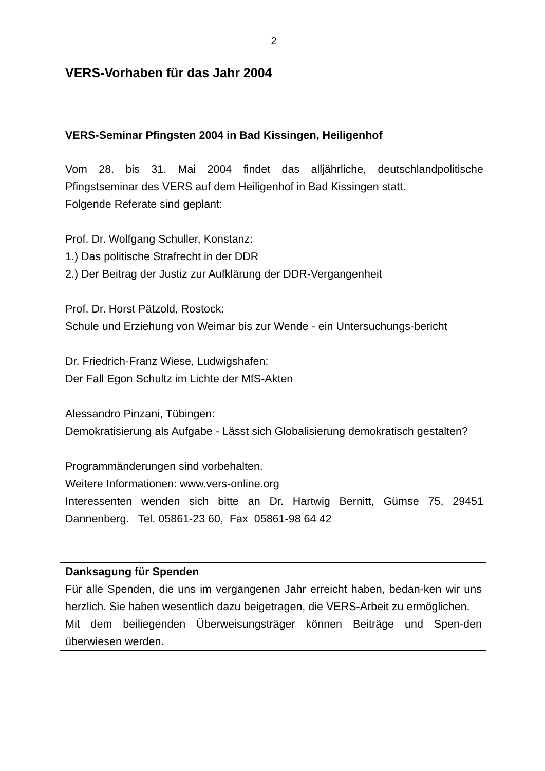2
VERS-Vorhaben für das Jahr 2004
VERS-Seminar Pfingsten 2004 in Bad Kissingen, Heiligenhof
Vom 28. bis 31. Mai 2004 findet das alljährliche, deutschlandpolitische Pfingstseminar des VERS auf dem Heiligenhof in Bad Kissingen statt.
Folgende Referate sind geplant:
Prof. Dr. Wolfgang Schuller, Konstanz:
1.) Das politische Strafrecht in der DDR
2.) Der Beitrag der Justiz zur Aufklärung der DDR-Vergangenheit
Prof. Dr. Horst Pätzold, Rostock:
Schule und Erziehung von Weimar bis zur Wende - ein Untersuchungs-bericht
Dr. Friedrich-Franz Wiese, Ludwigshafen:
Der Fall Egon Schultz im Lichte der MfS-Akten
Alessandro Pinzani, Tübingen:
Demokratisierung als Aufgabe - Lässt sich Globalisierung demokratisch gestalten?
Programmänderungen sind vorbehalten.
Weitere Informationen: www.vers-online.org
Interessenten wenden sich bitte an Dr. Hartwig Bernitt, Gümse 75, 29451 Dannenberg. Tel. 05861-23 60, Fax 05861-98 64 42
Danksagung für Spenden
Für alle Spenden, die uns im vergangenen Jahr erreicht haben, bedan-ken wir uns herzlich. Sie haben wesentlich dazu beigetragen, die VERS-Arbeit zu ermöglichen.
Mit dem beiliegenden Überweisungsträger können Beiträge und Spen-den überwiesen werden.